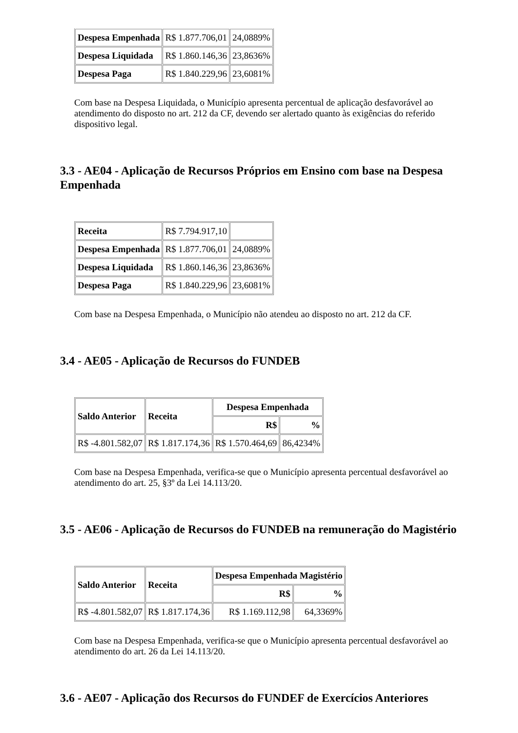| Despesa Empenhada | R$ 1.877.706,01 | 24,0889% |
| Despesa Liquidada | R$ 1.860.146,36 | 23,8636% |
| Despesa Paga | R$ 1.840.229,96 | 23,6081% |
Com base na Despesa Liquidada, o Município apresenta percentual de aplicação desfavorável ao atendimento do disposto no art. 212 da CF, devendo ser alertado quanto às exigências do referido dispositivo legal.
3.3 - AE04 - Aplicação de Recursos Próprios em Ensino com base na Despesa Empenhada
| Receita | R$ 7.794.917,10 | |
| Despesa Empenhada | R$ 1.877.706,01 | 24,0889% |
| Despesa Liquidada | R$ 1.860.146,36 | 23,8636% |
| Despesa Paga | R$ 1.840.229,96 | 23,6081% |
Com base na Despesa Empenhada, o Município não atendeu ao disposto no art. 212 da CF.
3.4 - AE05 - Aplicação de Recursos do FUNDEB
| Saldo Anterior | Receita | Despesa Empenhada | |
| --- | --- | --- | --- |
| | | R$ | % |
| R$ -4.801.582,07 | R$ 1.817.174,36 | R$ 1.570.464,69 | 86,4234% |
Com base na Despesa Empenhada, verifica-se que o Município apresenta percentual desfavorável ao atendimento do art. 25, §3º da Lei 14.113/20.
3.5 - AE06 - Aplicação de Recursos do FUNDEB na remuneração do Magistério
| Saldo Anterior | Receita | Despesa Empenhada Magistério | |
| --- | --- | --- | --- |
| | | R$ | % |
| R$ -4.801.582,07 | R$ 1.817.174,36 | R$ 1.169.112,98 | 64,3369% |
Com base na Despesa Empenhada, verifica-se que o Município apresenta percentual desfavorável ao atendimento do art. 26 da Lei 14.113/20.
3.6 - AE07 - Aplicação dos Recursos do FUNDEF de Exercícios Anteriores